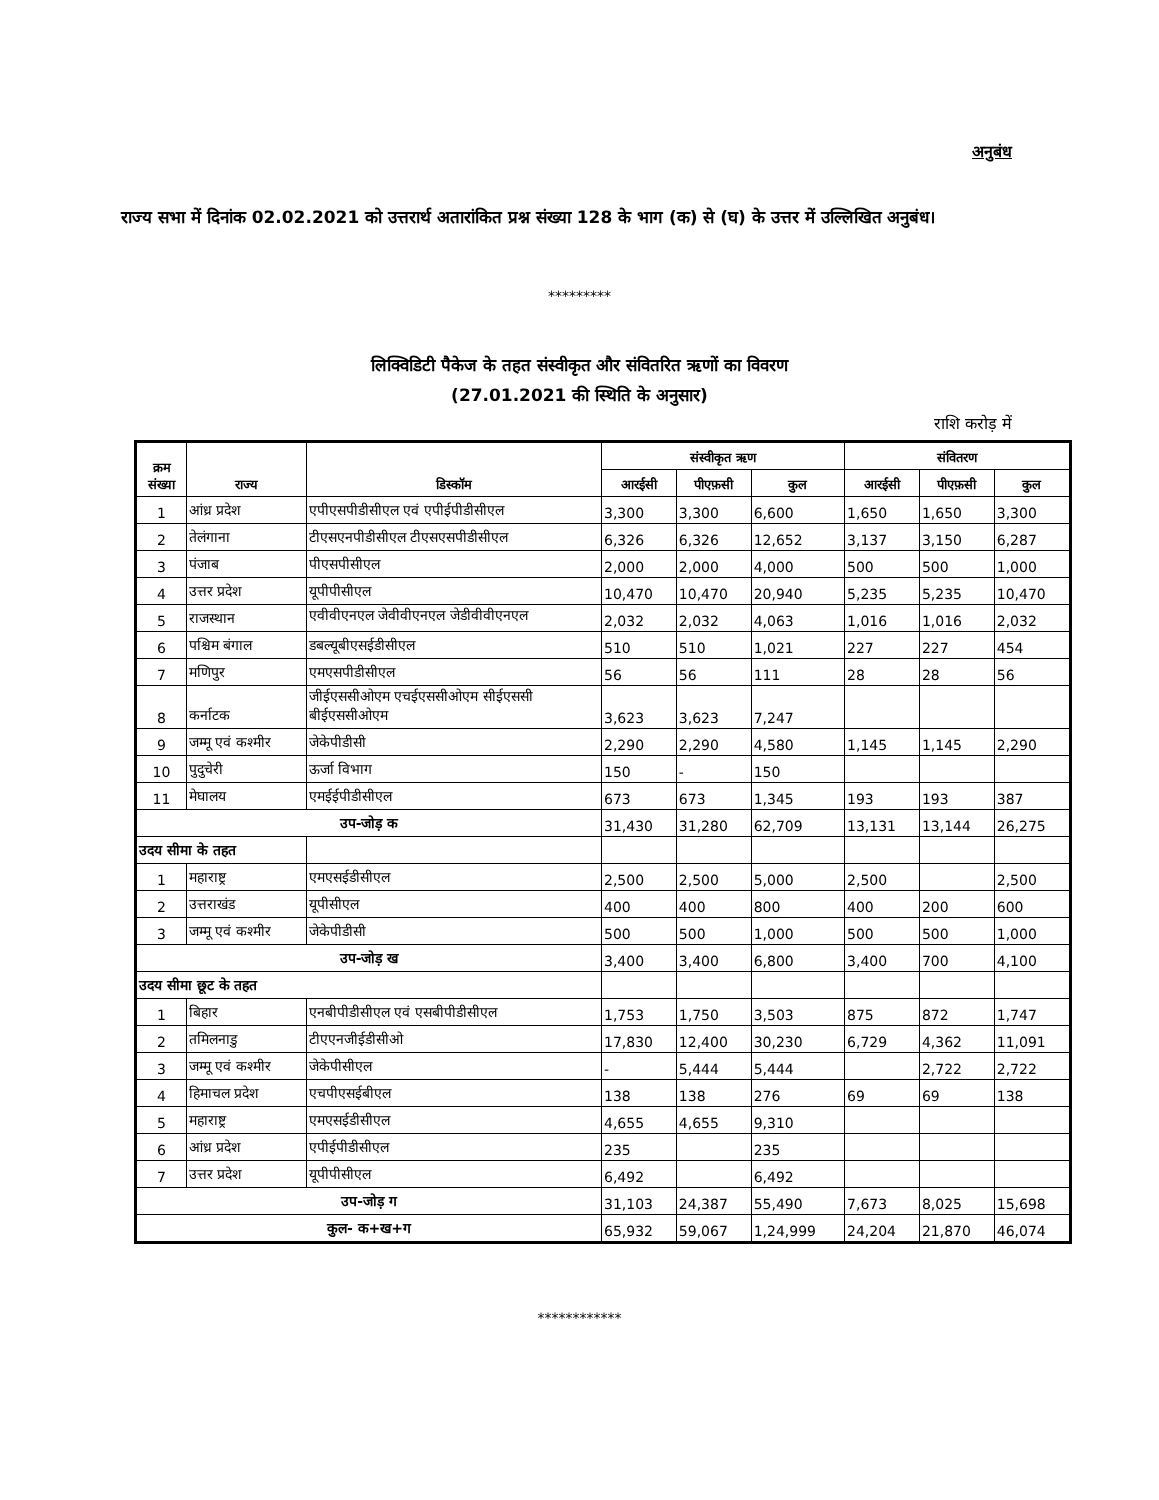अनुबंध
राज्य सभा में दिनांक 02.02.2021 को उत्तरार्थ अतारांकित प्रश्न संख्या 128 के भाग (क) से (घ) के उत्तर में उल्लिखित अनुबंध।
*********
लिक्विडिटी पैकेज के तहत संस्वीकृत और संवितरित ऋणों का विवरण
(27.01.2021 की स्थिति के अनुसार)
राशि करोड़ में
| क्रम संख्या | राज्य | डिस्कॉम | संस्वीकृत ऋण | | | संवितरण | | |
| --- | --- | --- | --- | --- | --- | --- | --- | --- |
| | | | आरईसी | पीएफ़सी | कुल | आरईसी | पीएफ़सी | कुल |
| 1 | आंध्र प्रदेश | एपीएसपीडीसीएल एवं एपीईपीडीसीएल | 3,300 | 3,300 | 6,600 | 1,650 | 1,650 | 3,300 |
| 2 | तेलंगाना | टीएसएनपीडीसीएल टीएसएसपीडीसीएल | 6,326 | 6,326 | 12,652 | 3,137 | 3,150 | 6,287 |
| 3 | पंजाब | पीएसपीसीएल | 2,000 | 2,000 | 4,000 | 500 | 500 | 1,000 |
| 4 | उत्तर प्रदेश | यूपीपीसीएल | 10,470 | 10,470 | 20,940 | 5,235 | 5,235 | 10,470 |
| 5 | राजस्थान | एवीवीएनएल जेवीवीएनएल जेडीवीवीएनएल | 2,032 | 2,032 | 4,063 | 1,016 | 1,016 | 2,032 |
| 6 | पश्चिम बंगाल | डबल्यूबीएसईडीसीएल | 510 | 510 | 1,021 | 227 | 227 | 454 |
| 7 | मणिपुर | एमएसपीडीसीएल | 56 | 56 | 111 | 28 | 28 | 56 |
| 8 | कर्नाटक | जीईएससीओएम एचईएससीओएम सीईएससी बीईएससीओएम | 3,623 | 3,623 | 7,247 | | | |
| 9 | जम्मू एवं कश्मीर | जेकेपीडीसी | 2,290 | 2,290 | 4,580 | 1,145 | 1,145 | 2,290 |
| 10 | पुदुचेरी | ऊर्जा विभाग | 150 | - | 150 | | | |
| 11 | मेघालय | एमईईपीडीसीएल | 673 | 673 | 1,345 | 193 | 193 | 387 |
| उप-जोड़ क | | | 31,430 | 31,280 | 62,709 | 13,131 | 13,144 | 26,275 |
| उदय सीमा के तहत | | | | | | | | |
| 1 | महाराष्ट्र | एमएसईडीसीएल | 2,500 | 2,500 | 5,000 | 2,500 | | 2,500 |
| 2 | उत्तराखंड | यूपीसीएल | 400 | 400 | 800 | 400 | 200 | 600 |
| 3 | जम्मू एवं कश्मीर | जेकेपीडीसी | 500 | 500 | 1,000 | 500 | 500 | 1,000 |
| उप-जोड़ ख | | | 3,400 | 3,400 | 6,800 | 3,400 | 700 | 4,100 |
| उदय सीमा छूट के तहत | | | | | | | | |
| 1 | बिहार | एनबीपीडीसीएल एवं एसबीपीडीसीएल | 1,753 | 1,750 | 3,503 | 875 | 872 | 1,747 |
| 2 | तमिलनाडु | टीएएनजीईडीसीओ | 17,830 | 12,400 | 30,230 | 6,729 | 4,362 | 11,091 |
| 3 | जम्मू एवं कश्मीर | जेकेपीसीएल | - | 5,444 | 5,444 | | 2,722 | 2,722 |
| 4 | हिमाचल प्रदेश | एचपीएसईबीएल | 138 | 138 | 276 | 69 | 69 | 138 |
| 5 | महाराष्ट्र | एमएसईडीसीएल | 4,655 | 4,655 | 9,310 | | | |
| 6 | आंध्र प्रदेश | एपीईपीडीसीएल | 235 | | 235 | | | |
| 7 | उत्तर प्रदेश | यूपीपीसीएल | 6,492 | | 6,492 | | | |
| उप-जोड़ ग | | | 31,103 | 24,387 | 55,490 | 7,673 | 8,025 | 15,698 |
| कुल- क+ख+ग | | | 65,932 | 59,067 | 1,24,999 | 24,204 | 21,870 | 46,074 |
************